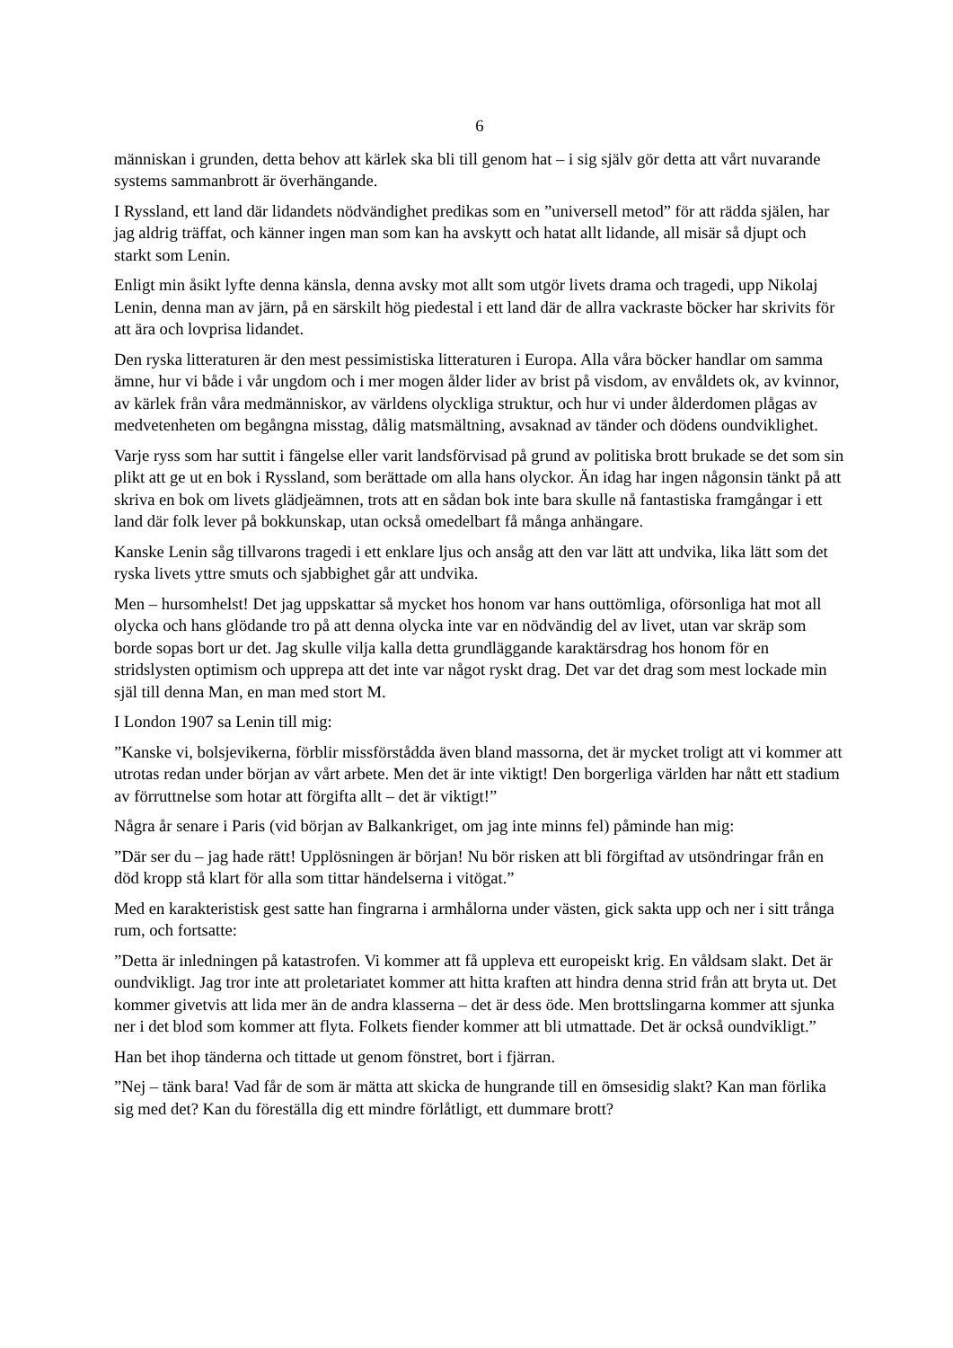6
människan i grunden, detta behov att kärlek ska bli till genom hat – i sig själv gör detta att vårt nuvarande systems sammanbrott är överhängande.
I Ryssland, ett land där lidandets nödvändighet predikas som en ”universell metod” för att rädda själen, har jag aldrig träffat, och känner ingen man som kan ha avskytt och hatat allt lidande, all misär så djupt och starkt som Lenin.
Enligt min åsikt lyfte denna känsla, denna avsky mot allt som utgör livets drama och tragedi, upp Nikolaj Lenin, denna man av järn, på en särskilt hög piedestal i ett land där de allra vackraste böcker har skrivits för att ära och lovprisa lidandet.
Den ryska litteraturen är den mest pessimistiska litteraturen i Europa. Alla våra böcker handlar om samma ämne, hur vi både i vår ungdom och i mer mogen ålder lider av brist på visdom, av envåldets ok, av kvinnor, av kärlek från våra medmänniskor, av världens olyckliga struktur, och hur vi under ålderdomen plågas av medvetenheten om begångna misstag, dålig matsmältning, avsaknad av tänder och dödens oundviklighet.
Varje ryss som har suttit i fängelse eller varit landsförvisad på grund av politiska brott brukade se det som sin plikt att ge ut en bok i Ryssland, som berättade om alla hans olyckor. Än idag har ingen någonsin tänkt på att skriva en bok om livets glädjeämnen, trots att en sådan bok inte bara skulle nå fantastiska framgångar i ett land där folk lever på bokkunskap, utan också omedelbart få många anhängare.
Kanske Lenin såg tillvarons tragedi i ett enklare ljus och ansåg att den var lätt att undvika, lika lätt som det ryska livets yttre smuts och sjabbighet går att undvika.
Men – hursomhelst! Det jag uppskattar så mycket hos honom var hans outtömliga, oförsonliga hat mot all olycka och hans glödande tro på att denna olycka inte var en nödvändig del av livet, utan var skräp som borde sopas bort ur det. Jag skulle vilja kalla detta grundläggande karaktärsdrag hos honom för en stridslysten optimism och upprepa att det inte var något ryskt drag. Det var det drag som mest lockade min själ till denna Man, en man med stort M.
I London 1907 sa Lenin till mig:
”Kanske vi, bolsjevikerna, förblir missförstådda även bland massorna, det är mycket troligt att vi kommer att utrotas redan under början av vårt arbete. Men det är inte viktigt! Den borgerliga världen har nått ett stadium av förruttnelse som hotar att förgifta allt – det är viktigt!”
Några år senare i Paris (vid början av Balkankriget, om jag inte minns fel) påminde han mig:
”Där ser du – jag hade rätt! Upplösningen är början! Nu bör risken att bli förgiftad av utsöndringar från en död kropp stå klart för alla som tittar händelserna i vitögat.”
Med en karakteristisk gest satte han fingrarna i armhålorna under västen, gick sakta upp och ner i sitt trånga rum, och fortsatte:
”Detta är inledningen på katastrofen. Vi kommer att få uppleva ett europeiskt krig. En våldsam slakt. Det är oundvikligt. Jag tror inte att proletariatet kommer att hitta kraften att hindra denna strid från att bryta ut. Det kommer givetvis att lida mer än de andra klasserna – det är dess öde. Men brottslingarna kommer att sjunka ner i det blod som kommer att flyta. Folkets fiender kommer att bli utmattade. Det är också oundvikligt.”
Han bet ihop tänderna och tittade ut genom fönstret, bort i fjärran.
”Nej – tänk bara! Vad får de som är mätta att skicka de hungrande till en ömsesidig slakt? Kan man förlika sig med det? Kan du föreställa dig ett mindre förlåtligt, ett dummare brott?